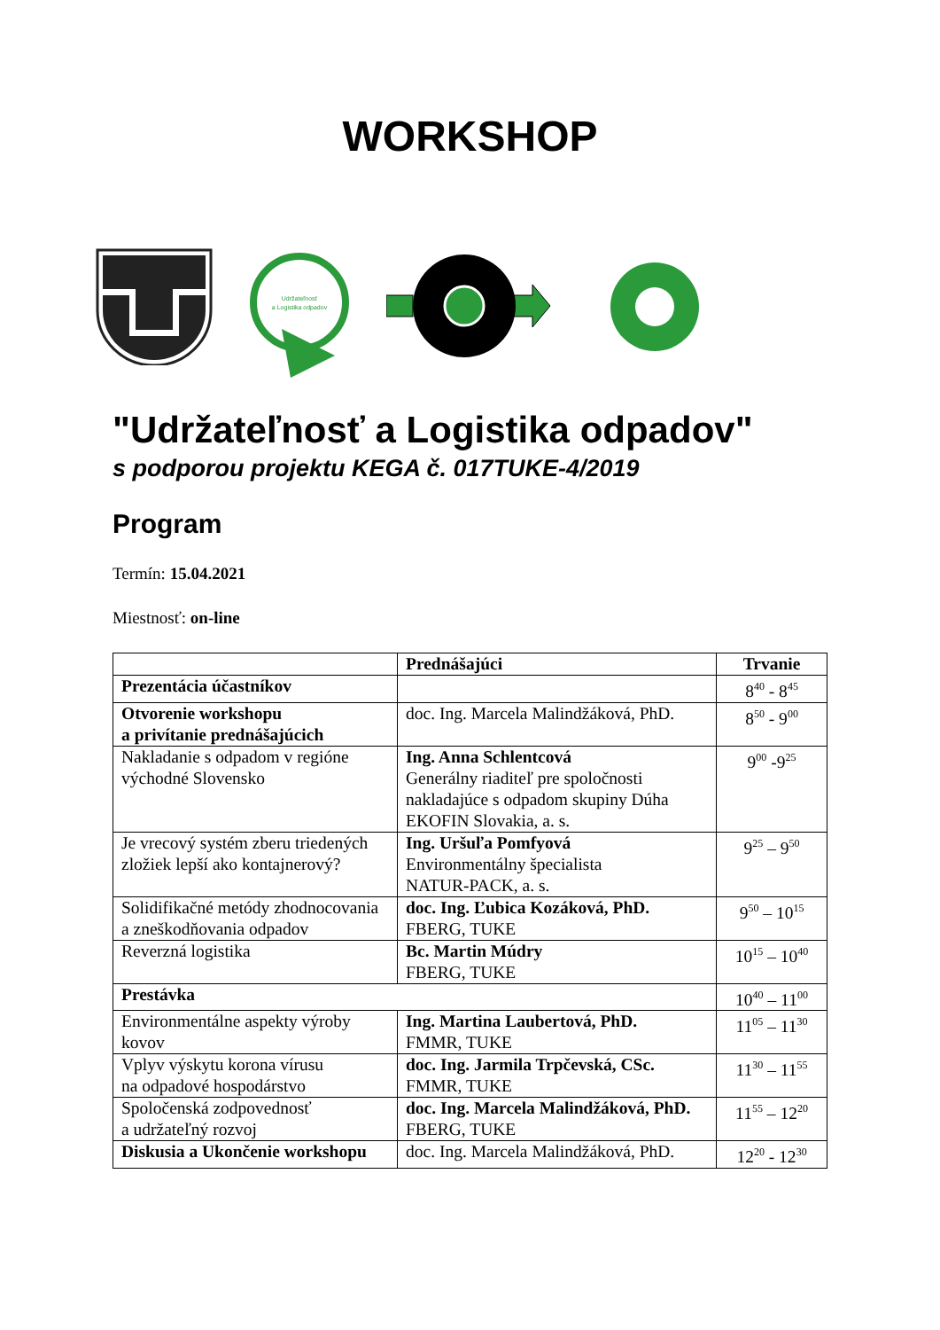WORKSHOP
Udržateľnosť
a Logistika odpadov
"Udržateľnosť a Logistika odpadov"
s podporou projektu KEGA č. 017TUKE-4/2019
Program
Termín: 15.04.2021
Miestnosť: on-line
| | Prednášajúci | Trvanie |
| --- | --- | --- |
| Prezentácia účastníkov | | 8<sup>40</sup> - 8<sup>45</sup> |
| Otvorenie workshopu a privítanie prednášajúcich | doc. Ing. Marcela Malindžáková, PhD. | 8<sup>50</sup> - 9<sup>00</sup> |
| Nakladanie s odpadom v regióne východné Slovensko | Ing. Anna Schlentcová Generálny riaditeľ pre spoločnosti nakladajúce s odpadom skupiny Dúha EKOFIN Slovakia, a. s. | 9<sup>00</sup> -9<sup>25</sup> |
| Je vrecový systém zberu triedených zložiek lepší ako kontajnerový? | Ing. Uršuľa Pomfyová Environmentálny špecialista NATUR-PACK, a. s. | 9<sup>25</sup> – 9<sup>50</sup> |
| Solidifikačné metódy zhodnocovania a zneškodňovania odpadov | doc. Ing. Ľubica Kozáková, PhD. FBERG, TUKE | 9<sup>50</sup> – 10<sup>15</sup> |
| Reverzná logistika | Bc. Martin Múdry FBERG, TUKE | 10<sup>15</sup> – 10<sup>40</sup> |
| Prestávka | | 10<sup>40</sup> – 11<sup>00</sup> |
| Environmentálne aspekty výroby kovov | Ing. Martina Laubertová, PhD. FMMR, TUKE | 11<sup>05</sup> – 11<sup>30</sup> |
| Vplyv výskytu korona vírusu na odpadové hospodárstvo | doc. Ing. Jarmila Trpčevská, CSc. FMMR, TUKE | 11<sup>30</sup> – 11<sup>55</sup> |
| Spoločenská zodpovednosť a udržateľný rozvoj | doc. Ing. Marcela Malindžáková, PhD. FBERG, TUKE | 11<sup>55</sup> – 12<sup>20</sup> |
| Diskusia a Ukončenie workshopu | doc. Ing. Marcela Malindžáková, PhD. | 12<sup>20</sup> - 12<sup>30</sup> |